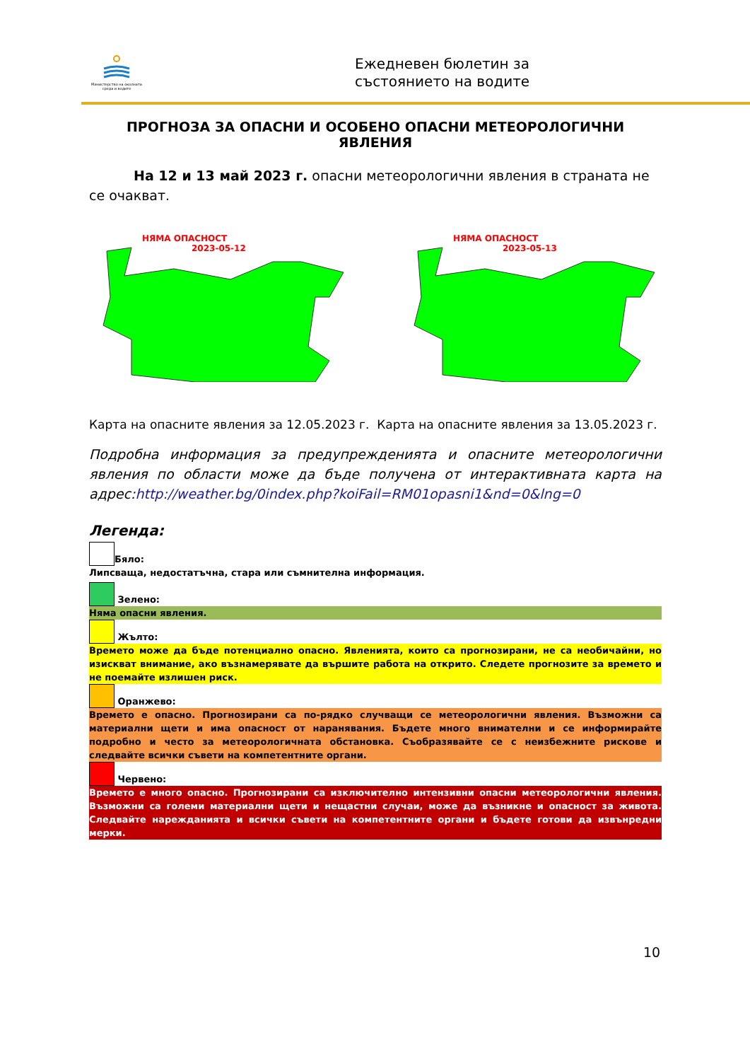Министерство на околната среда и водите
Ежедневен бюлетин за
състоянието на водите
ПРОГНОЗА ЗА ОПАСНИ И ОСОБЕНО ОПАСНИ МЕТЕОРОЛОГИЧНИ ЯВЛЕНИЯ
На 12 и 13 май 2023 г. опасни метеорологични явления в страната не се очакват.
НЯМА ОПАСНОСТ
2023-05-12
НЯМА ОПАСНОСТ
2023-05-13
Карта на опасните явления за 12.05.2023 г. Карта на опасните явления за 13.05.2023 г.
Подробна информация за предупрежденията и опасните метеорологични явления по области може да бъде получена от интерактивната карта на адрес:http://weather.bg/0index.php?koiFail=RM01opasni1&nd=0&lng=0
Легенда:
Бяло:
Липсваща, недостатъчна, стара или съмнителна информация.
Зелено:
Няма опасни явления.
Жълто:
Времето може да бъде потенциално опасно. Явленията, които са прогнозирани, не са необичайни, но изискват внимание, ако възнамерявате да вършите работа на открито. Следете прогнозите за времето и не поемайте излишен риск.
Оранжево:
Времето е опасно. Прогнозирани са по-рядко случващи се метеорологични явления. Възможни са материални щети и има опасност от наранявания. Бъдете много внимателни и се информирайте подробно и често за метеорологичната обстановка. Съобразявайте се с неизбежните рискове и следвайте всички съвети на компетентните органи.
Червено:
Времето е много опасно. Прогнозирани са изключително интензивни опасни метеорологични явления. Възможни са големи материални щети и нещастни случаи, може да възникне и опасност за живота. Следвайте нарежданията и всички съвети на компетентните органи и бъдете готови да извънредни мерки.
10